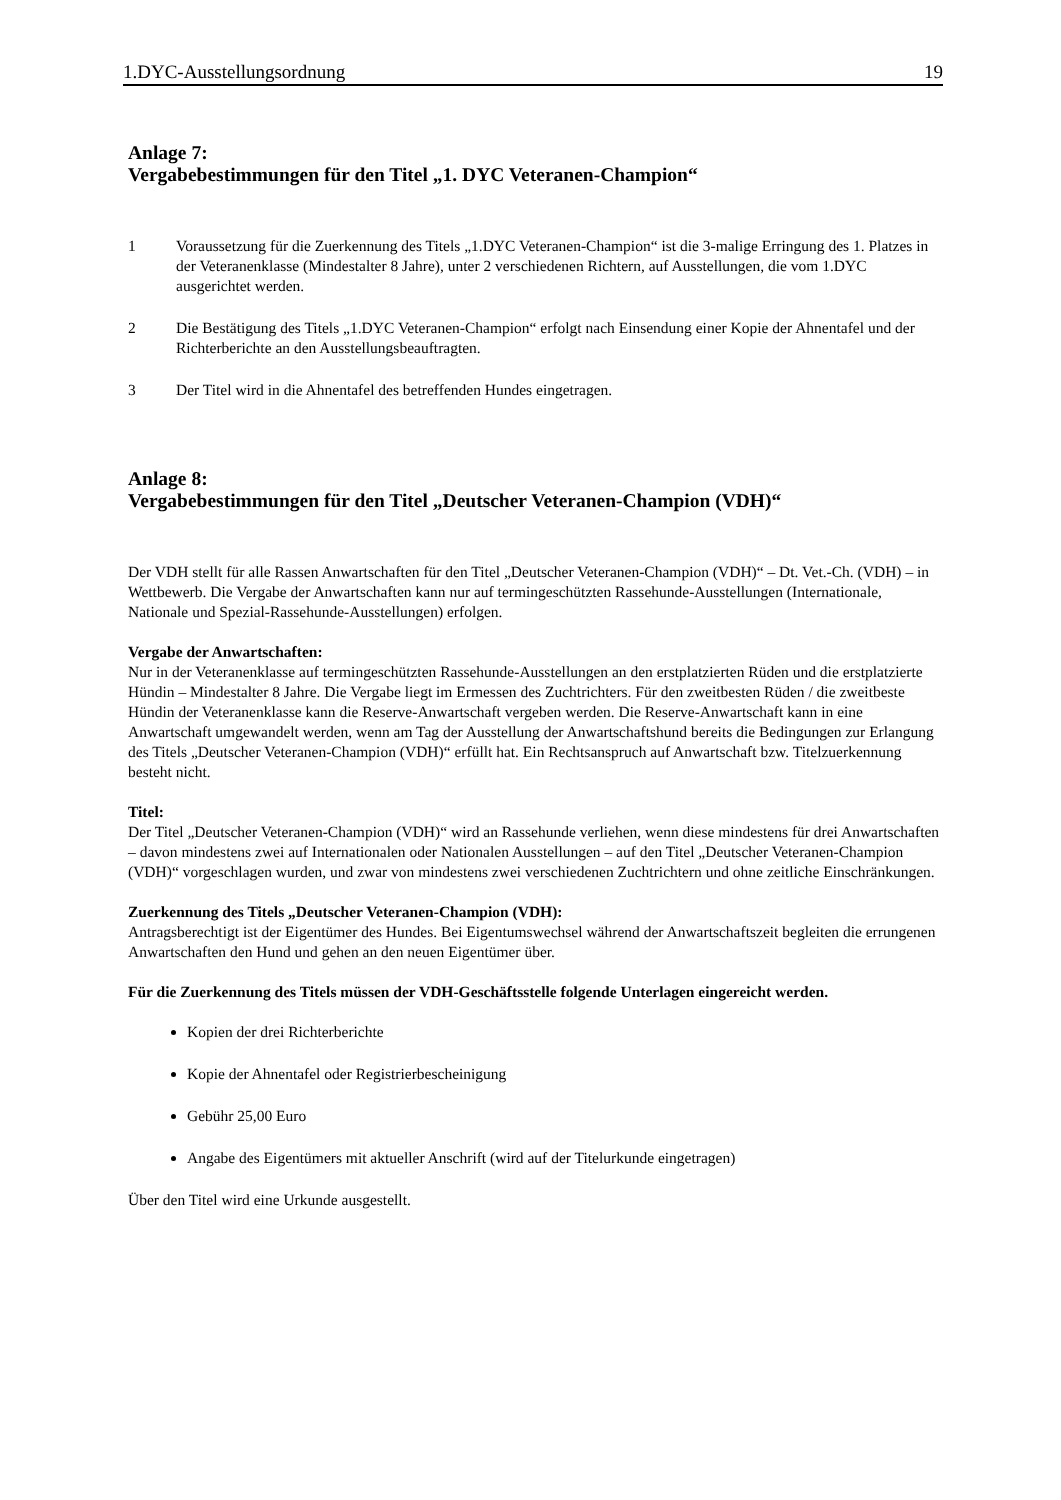1.DYC-Ausstellungsordnung 19
Anlage 7:
Vergabebestimmungen für den Titel „1. DYC Veteranen-Champion“
1 Voraussetzung für die Zuerkennung des Titels „1.DYC Veteranen-Champion“ ist die 3-malige Erringung des 1. Platzes in der Veteranenklasse (Mindestalter 8 Jahre), unter 2 verschiedenen Richtern, auf Ausstellungen, die vom 1.DYC ausgerichtet werden.
2 Die Bestätigung des Titels „1.DYC Veteranen-Champion“ erfolgt nach Einsendung einer Kopie der Ahnentafel und der Richterberichte an den Ausstellungsbeauftragten.
3 Der Titel wird in die Ahnentafel des betreffenden Hundes eingetragen.
Anlage 8:
Vergabebestimmungen für den Titel „Deutscher Veteranen-Champion (VDH)“
Der VDH stellt für alle Rassen Anwartschaften für den Titel „Deutscher Veteranen-Champion (VDH)“ – Dt. Vet.-Ch. (VDH) – in Wettbewerb. Die Vergabe der Anwartschaften kann nur auf termingeschützten Rassehunde-Ausstellungen (Internationale, Nationale und Spezial-Rassehunde-Ausstellungen) erfolgen.
Vergabe der Anwartschaften:
Nur in der Veteranenklasse auf termingeschützten Rassehunde-Ausstellungen an den erstplatzierten Rüden und die erstplatzierte Hündin – Mindestalter 8 Jahre. Die Vergabe liegt im Ermessen des Zuchtrichters. Für den zweitbesten Rüden / die zweitbeste Hündin der Veteranenklasse kann die Reserve-Anwartschaft vergeben werden. Die Reserve-Anwartschaft kann in eine Anwartschaft umgewandelt werden, wenn am Tag der Ausstellung der Anwartschaftshund bereits die Bedingungen zur Erlangung des Titels „Deutscher Veteranen-Champion (VDH)“ erfüllt hat. Ein Rechtsanspruch auf Anwartschaft bzw. Titelzuerkennung besteht nicht.
Titel:
Der Titel „Deutscher Veteranen-Champion (VDH)“ wird an Rassehunde verliehen, wenn diese mindestens für drei Anwartschaften – davon mindestens zwei auf Internationalen oder Nationalen Ausstellungen – auf den Titel „Deutscher Veteranen-Champion (VDH)“ vorgeschlagen wurden, und zwar von mindestens zwei verschiedenen Zuchtrichtern und ohne zeitliche Einschränkungen.
Zuerkennung des Titels „Deutscher Veteranen-Champion (VDH):
Antragsberechtigt ist der Eigentümer des Hundes. Bei Eigentumswechsel während der Anwartschaftszeit begleiten die errungenen Anwartschaften den Hund und gehen an den neuen Eigentümer über.
Für die Zuerkennung des Titels müssen der VDH-Geschäftsstelle folgende Unterlagen eingereicht werden.
Kopien der drei Richterberichte
Kopie der Ahnentafel oder Registrierbescheinigung
Gebühr 25,00 Euro
Angabe des Eigentümers mit aktueller Anschrift (wird auf der Titelurkunde eingetragen)
Über den Titel wird eine Urkunde ausgestellt.